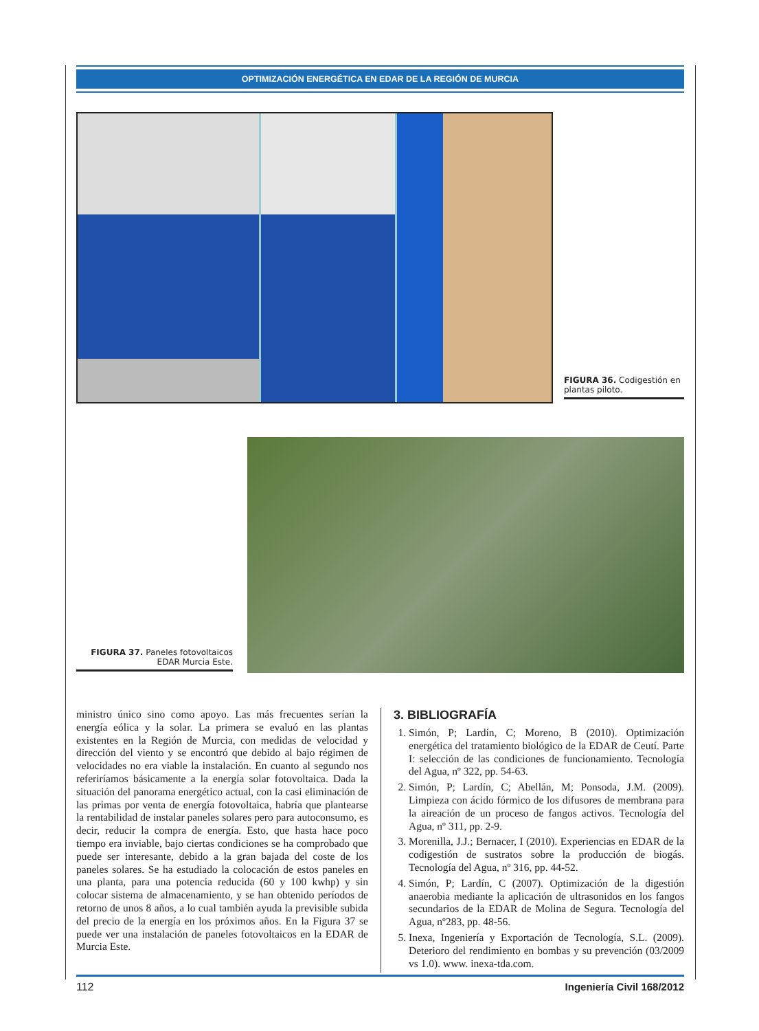OPTIMIZACIÓN ENERGÉTICA EN EDAR DE LA REGIÓN DE MURCIA
FIGURA 36. Codigestión en plantas piloto.
FIGURA 37. Paneles fotovoltaicos EDAR Murcia Este.
ministro único sino como apoyo. Las más frecuentes serían la energía eólica y la solar. La primera se evaluó en las plantas existentes en la Región de Murcia, con medidas de velocidad y dirección del viento y se encontró que debido al bajo régimen de velocidades no era viable la instalación. En cuanto al segundo nos referiríamos básicamente a la energía solar fotovoltaica. Dada la situación del panorama energético actual, con la casi eliminación de las primas por venta de energía fotovoltaica, habría que plantearse la rentabilidad de instalar paneles solares pero para autoconsumo, es decir, reducir la compra de energía. Esto, que hasta hace poco tiempo era inviable, bajo ciertas condiciones se ha comprobado que puede ser interesante, debido a la gran bajada del coste de los paneles solares. Se ha estudiado la colocación de estos paneles en una planta, para una potencia reducida (60 y 100 kwhp) y sin colocar sistema de almacenamiento, y se han obtenido períodos de retorno de unos 8 años, a lo cual también ayuda la previsible subida del precio de la energía en los próximos años. En la Figura 37 se puede ver una instalación de paneles fotovoltaicos en la EDAR de Murcia Este.
3. BIBLIOGRAFÍA
1. Simón, P; Lardín, C; Moreno, B (2010). Optimización energética del tratamiento biológico de la EDAR de Ceutí. Parte I: selección de las condiciones de funcionamiento. Tecnología del Agua, nº 322, pp. 54-63.
2. Simón, P; Lardín, C; Abellán, M; Ponsoda, J.M. (2009). Limpieza con ácido fórmico de los difusores de membrana para la aireación de un proceso de fangos activos. Tecnología del Agua, nº 311, pp. 2-9.
3. Morenilla, J.J.; Bernacer, I (2010). Experiencias en EDAR de la codigestión de sustratos sobre la producción de biogás. Tecnología del Agua, nº 316, pp. 44-52.
4. Simón, P; Lardín, C (2007). Optimización de la digestión anaerobia mediante la aplicación de ultrasonidos en los fangos secundarios de la EDAR de Molina de Segura. Tecnología del Agua, nº283, pp. 48-56.
5. Inexa, Ingeniería y Exportación de Tecnología, S.L. (2009). Deterioro del rendimiento en bombas y su prevención (03/2009 vs 1.0). www. inexa-tda.com.
112 Ingeniería Civil 168/2012